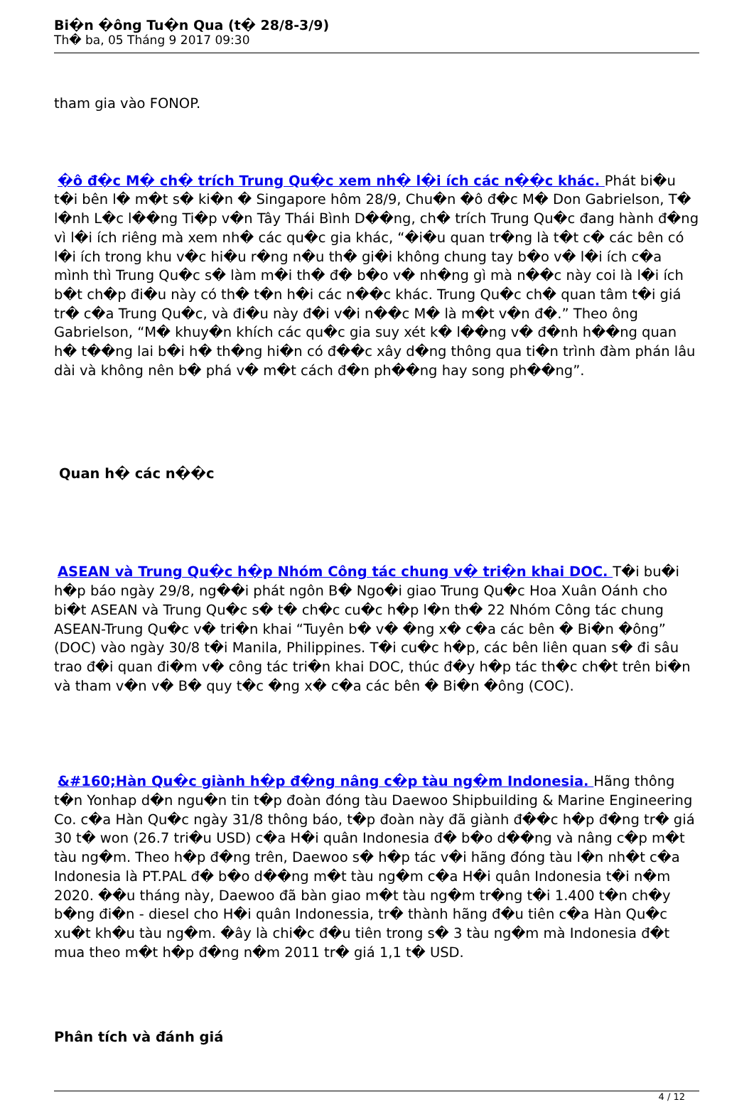Bi�n �ông Tu�n Qua (t� 28/8-3/9)
Th� ba, 05 Tháng 9 2017 09:30
tham gia vào FONOP.
�ô đ�c M� ch� trích Trung Qu�c xem nh� l�i ích các n��c khác. Phát bi�u t�i bên l� m�t s� ki�n � Singapore hôm 28/9, Chu�n �ô đ�c M� Don Gabrielson, T� l�nh L�c l��ng Ti�p v�n Tây Thái Bình D��ng, ch� trích Trung Qu�c đang hành đ�ng vì l�i ích riêng mà xem nh� các qu�c gia khác, “�i�u quan tr�ng là t�t c� các bên có l�i ích trong khu v�c hi�u r�ng n�u th� gi�i không chung tay b�o v� l�i ích c�a mình thì Trung Qu�c s� làm m�i th� đ� b�o v� nh�ng gì mà n��c này coi là l�i ích b�t ch�p đi�u này có th� t�n h�i các n��c khác. Trung Qu�c ch� quan tâm t�i giá tr� c�a Trung Qu�c, và đi�u này đ�i v�i n��c M� là m�t v�n đ�.” Theo ông Gabrielson, “M� khuy�n khích các qu�c gia suy xét k� l��ng v� đ�nh h��ng quan h� t��ng lai b�i h� th�ng hi�n có đ��c xây d�ng thông qua ti�n trình đàm phán lâu dài và không nên b� phá v� m�t cách đ�n ph��ng hay song ph��ng”.
Quan h� các n��c
ASEAN và Trung Qu�c h�p Nhóm Công tác chung v� tri�n khai DOC. T�i bu�i h�p báo ngày 29/8, ng��i phát ngôn B� Ngo�i giao Trung Qu�c Hoa Xuân Oánh cho bi�t ASEAN và Trung Qu�c s� t� ch�c cu�c h�p l�n th� 22 Nhóm Công tác chung ASEAN-Trung Qu�c v� tri�n khai “Tuyên b� v� �ng x� c�a các bên � Bi�n �ông” (DOC) vào ngày 30/8 t�i Manila, Philippines. T�i cu�c h�p, các bên liên quan s� đi sâu trao đ�i quan đi�m v� công tác tri�n khai DOC, thúc đ�y h�p tác th�c ch�t trên bi�n và tham v�n v� B� quy t�c �ng x� c�a các bên � Bi�n �ông (COC).
&#160;Hàn Qu�c giành h�p đ�ng nâng c�p tàu ng�m Indonesia. Hãng thông t�n Yonhap d�n ngu�n tin t�p đoàn đóng tàu Daewoo Shipbuilding & Marine Engineering Co. c�a Hàn Qu�c ngày 31/8 thông báo, t�p đoàn này đã giành đ��c h�p đ�ng tr� giá 30 t� won (26.7 tri�u USD) c�a H�i quân Indonesia đ� b�o d��ng và nâng c�p m�t tàu ng�m. Theo h�p đ�ng trên, Daewoo s� h�p tác v�i hãng đóng tàu l�n nh�t c�a Indonesia là PT.PAL đ� b�o d��ng m�t tàu ng�m c�a H�i quân Indonesia t�i n�m 2020. ��u tháng này, Daewoo đã bàn giao m�t tàu ng�m tr�ng t�i 1.400 t�n ch�y b�ng đi�n - diesel cho H�i quân Indonessia, tr� thành hãng đ�u tiên c�a Hàn Qu�c xu�t kh�u tàu ng�m. �ây là chi�c đ�u tiên trong s� 3 tàu ng�m mà Indonesia đ�t mua theo m�t h�p đ�ng n�m 2011 tr� giá 1,1 t� USD.
Phân tích và đánh giá
4 / 12